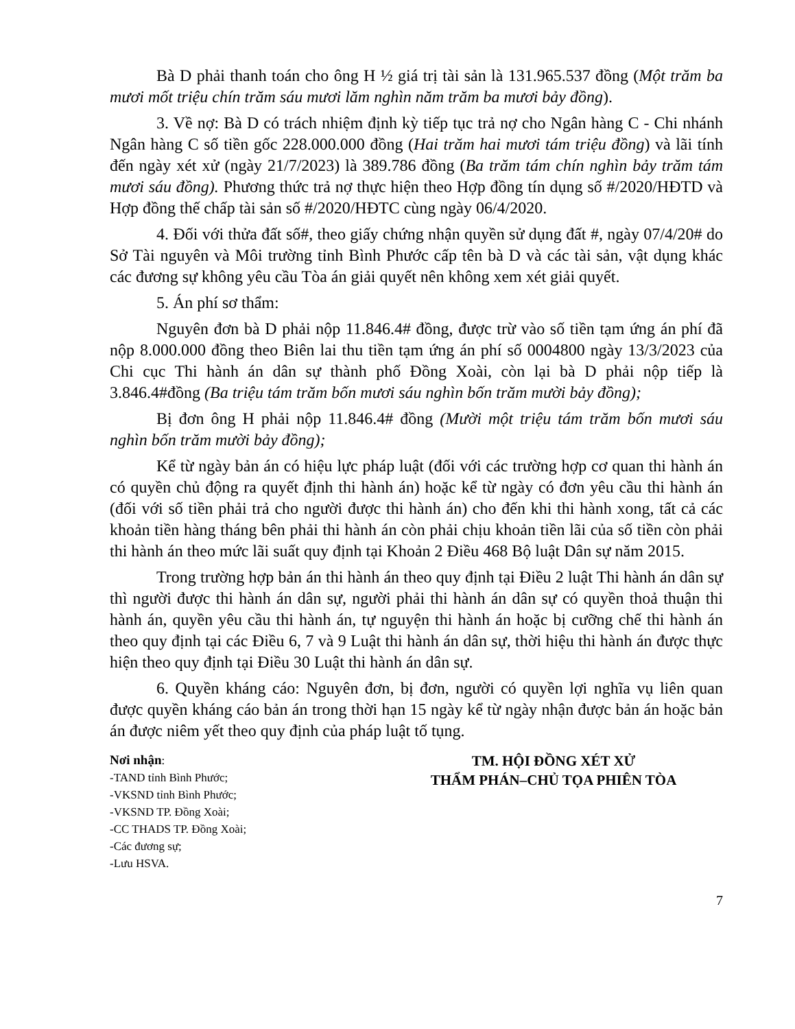Bà D phải thanh toán cho ông H ½ giá trị tài sản là 131.965.537 đồng (Một trăm ba mươi mốt triệu chín trăm sáu mươi lăm nghìn năm trăm ba mươi bảy đồng).
3. Về nợ: Bà D có trách nhiệm định kỳ tiếp tục trả nợ cho Ngân hàng C - Chi nhánh Ngân hàng C số tiền gốc 228.000.000 đồng (Hai trăm hai mươi tám triệu đồng) và lãi tính đến ngày xét xử (ngày 21/7/2023) là 389.786 đồng (Ba trăm tám chín nghìn bảy trăm tám mươi sáu đồng). Phương thức trả nợ thực hiện theo Hợp đồng tín dụng số #/2020/HĐTD và Hợp đồng thế chấp tài sản số #/2020/HĐTC cùng ngày 06/4/2020.
4. Đối với thửa đất số#, theo giấy chứng nhận quyền sử dụng đất #, ngày 07/4/20# do Sở Tài nguyên và Môi trường tỉnh Bình Phước cấp tên bà D và các tài sản, vật dụng khác các đương sự không yêu cầu Tòa án giải quyết nên không xem xét giải quyết.
5. Án phí sơ thẩm:
Nguyên đơn bà D phải nộp 11.846.4# đồng, được trừ vào số tiền tạm ứng án phí đã nộp 8.000.000 đồng theo Biên lai thu tiền tạm ứng án phí số 0004800 ngày 13/3/2023 của Chi cục Thi hành án dân sự thành phố Đồng Xoài, còn lại bà D phải nộp tiếp là 3.846.4#đồng (Ba triệu tám trăm bốn mươi sáu nghìn bốn trăm mười bảy đồng);
Bị đơn ông H phải nộp 11.846.4# đồng (Mười một triệu tám trăm bốn mươi sáu nghìn bốn trăm mười bảy đồng);
Kể từ ngày bản án có hiệu lực pháp luật (đối với các trường hợp cơ quan thi hành án có quyền chủ động ra quyết định thi hành án) hoặc kể từ ngày có đơn yêu cầu thi hành án (đối với số tiền phải trả cho người được thi hành án) cho đến khi thi hành xong, tất cả các khoản tiền hàng tháng bên phải thi hành án còn phải chịu khoản tiền lãi của số tiền còn phải thi hành án theo mức lãi suất quy định tại Khoản 2 Điều 468 Bộ luật Dân sự năm 2015.
Trong trường hợp bản án thi hành án theo quy định tại Điều 2 luật Thi hành án dân sự thì người được thi hành án dân sự, người phải thi hành án dân sự có quyền thoả thuận thi hành án, quyền yêu cầu thi hành án, tự nguyện thi hành án hoặc bị cưỡng chế thi hành án theo quy định tại các Điều 6, 7 và 9 Luật thi hành án dân sự, thời hiệu thi hành án được thực hiện theo quy định tại Điều 30 Luật thi hành án dân sự.
6. Quyền kháng cáo: Nguyên đơn, bị đơn, người có quyền lợi nghĩa vụ liên quan được quyền kháng cáo bản án trong thời hạn 15 ngày kể từ ngày nhận được bản án hoặc bản án được niêm yết theo quy định của pháp luật tố tụng.
Nơi nhận:
-TAND tỉnh Bình Phước;
-VKSND tỉnh Bình Phước;
-VKSND TP. Đồng Xoài;
-CC THADS TP. Đồng Xoài;
-Các đương sự;
-Lưu HSVA.
TM. HỘI ĐỒNG XÉT XỬ
THẨM PHÁN–CHỦ TỌA PHIÊN TÒA
7